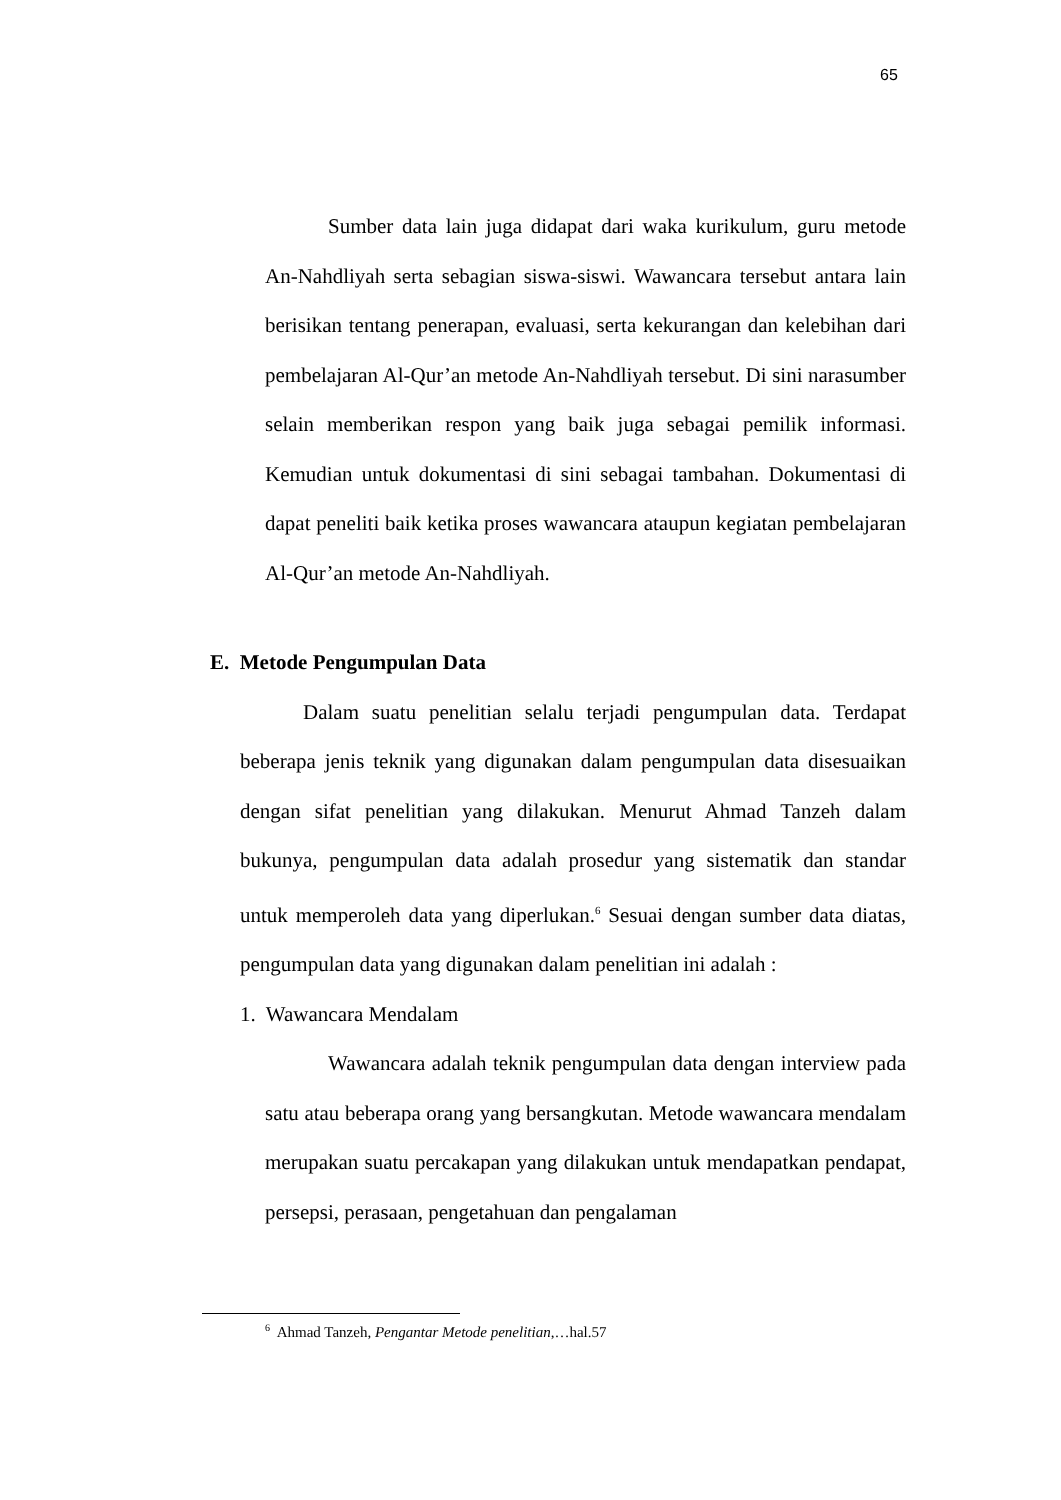65
Sumber data lain juga didapat dari waka kurikulum, guru metode An-Nahdliyah serta sebagian siswa-siswi. Wawancara tersebut antara lain berisikan tentang penerapan, evaluasi, serta kekurangan dan kelebihan dari pembelajaran Al-Qur’an metode An-Nahdliyah tersebut. Di sini narasumber selain memberikan respon yang baik juga sebagai pemilik informasi. Kemudian untuk dokumentasi di sini sebagai tambahan. Dokumentasi di dapat peneliti baik ketika proses wawancara ataupun kegiatan pembelajaran Al-Qur’an metode An-Nahdliyah.
E. Metode Pengumpulan Data
Dalam suatu penelitian selalu terjadi pengumpulan data. Terdapat beberapa jenis teknik yang digunakan dalam pengumpulan data disesuaikan dengan sifat penelitian yang dilakukan. Menurut Ahmad Tanzeh dalam bukunya, pengumpulan data adalah prosedur yang sistematik dan standar untuk memperoleh data yang diperlukan.<sup>6</sup> Sesuai dengan sumber data diatas, pengumpulan data yang digunakan dalam penelitian ini adalah :
1. Wawancara Mendalam
Wawancara adalah teknik pengumpulan data dengan interview pada satu atau beberapa orang yang bersangkutan. Metode wawancara mendalam merupakan suatu percakapan yang dilakukan untuk mendapatkan pendapat, persepsi, perasaan, pengetahuan dan pengalaman
<sup>6</sup> Ahmad Tanzeh, Pengantar Metode penelitian,…hal.57